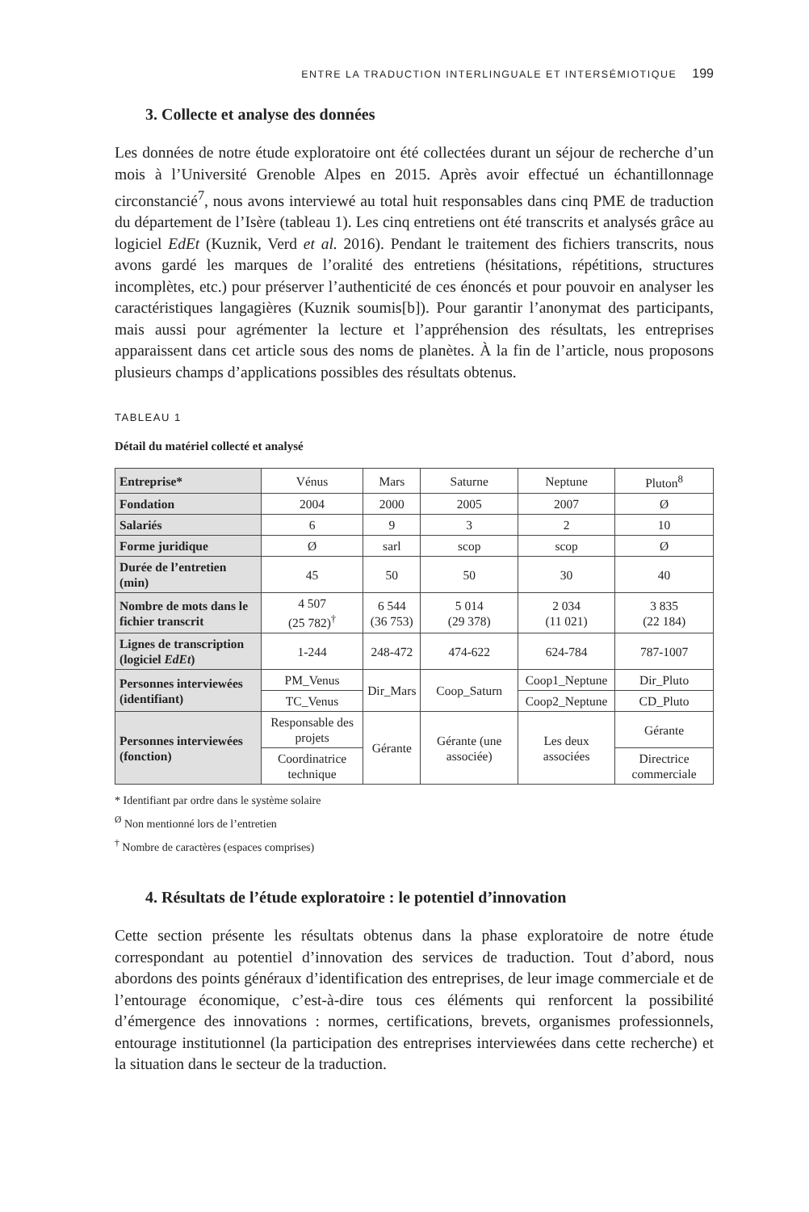ENTRE LA TRADUCTION INTERLINGUALE ET INTERSÉMIOTIQUE 199
3. Collecte et analyse des données
Les données de notre étude exploratoire ont été collectées durant un séjour de recherche d’un mois à l’Université Grenoble Alpes en 2015. Après avoir effectué un échantillonnage circonstancié<sup>7</sup>, nous avons interviewé au total huit responsables dans cinq PME de traduction du département de l’Isère (tableau 1). Les cinq entretiens ont été transcrits et analysés grâce au logiciel EdEt (Kuznik, Verd et al. 2016). Pendant le traitement des fichiers transcrits, nous avons gardé les marques de l’oralité des entretiens (hésitations, répétitions, structures incomplètes, etc.) pour préserver l’authenticité de ces énoncés et pour pouvoir en analyser les caractéristiques langagières (Kuznik soumis[b]). Pour garantir l’anonymat des participants, mais aussi pour agrémenter la lecture et l’appréhension des résultats, les entreprises apparaissent dans cet article sous des noms de planètes. À la fin de l’article, nous proposons plusieurs champs d’applications possibles des résultats obtenus.
TABLEAU 1
Détail du matériel collecté et analysé
| Entreprise* | Vénus | Mars | Saturne | Neptune | Pluton<sup>8</sup> |
| Fondation | 2004 | 2000 | 2005 | 2007 | Ø |
| Salariés | 6 | 9 | 3 | 2 | 10 |
| Forme juridique | Ø | sarl | scop | scop | Ø |
| Durée de l’entretien (min) | 45 | 50 | 50 | 30 | 40 |
| Nombre de mots dans le fichier transcrit | 4 507 (25 782)<sup>†</sup> | 6 544 (36 753) | 5 014 (29 378) | 2 034 (11 021) | 3 835 (22 184) |
| Lignes de transcription (logiciel EdEt ) | 1-244 | 248-472 | 474-622 | 624-784 | 787-1007 |
| Personnes interviewées (identifiant) | PM_Venus | Dir_Mars | Coop_Saturn | Coop1_Neptune | Dir_Pluto |
| | TC_Venus | | | Coop2_Neptune | CD_Pluto |
| Personnes interviewées (fonction) | Responsable des projets | Gérante | Gérante (une associée) | Les deux associées | Gérante |
| | Coordinatrice technique | | | | Directrice commerciale |
* Identifiant par ordre dans le système solaire
<sup>Ø</sup> Non mentionné lors de l’entretien
<sup>†</sup> Nombre de caractères (espaces comprises)
4. Résultats de l’étude exploratoire : le potentiel d’innovation
Cette section présente les résultats obtenus dans la phase exploratoire de notre étude correspondant au potentiel d’innovation des services de traduction. Tout d’abord, nous abordons des points généraux d’identification des entreprises, de leur image commerciale et de l’entourage économique, c’est-à-dire tous ces éléments qui renforcent la possibilité d’émergence des innovations : normes, certifications, brevets, organismes professionnels, entourage institutionnel (la participation des entreprises interviewées dans cette recherche) et la situation dans le secteur de la traduction.